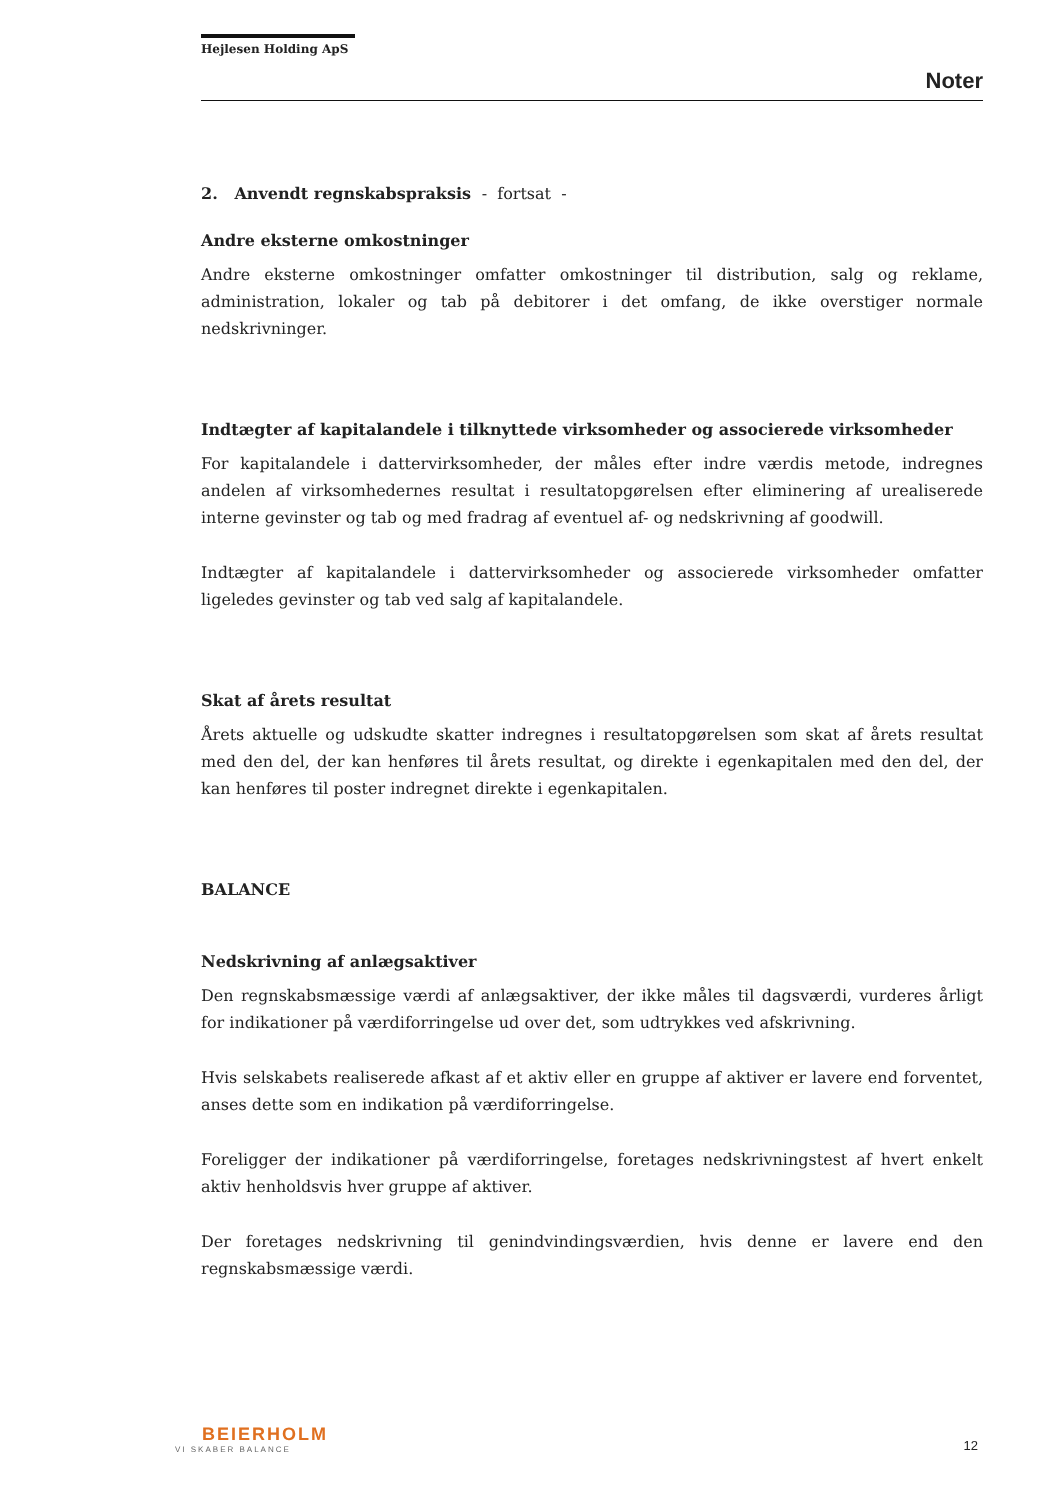Hejlesen Holding ApS
Noter
2. Anvendt regnskabspraksis - fortsat -
Andre eksterne omkostninger
Andre eksterne omkostninger omfatter omkostninger til distribution, salg og reklame, administration, lokaler og tab på debitorer i det omfang, de ikke overstiger normale nedskrivninger.
Indtægter af kapitalandele i tilknyttede virksomheder og associerede virksomheder
For kapitalandele i dattervirksomheder, der måles efter indre værdis metode, indregnes andelen af virksomhedernes resultat i resultatopgørelsen efter eliminering af urealiserede interne gevinster og tab og med fradrag af eventuel af- og nedskrivning af goodwill.
Indtægter af kapitalandele i dattervirksomheder og associerede virksomheder omfatter ligeledes gevinster og tab ved salg af kapitalandele.
Skat af årets resultat
Årets aktuelle og udskudte skatter indregnes i resultatopgørelsen som skat af årets resultat med den del, der kan henføres til årets resultat, og direkte i egenkapitalen med den del, der kan henføres til poster indregnet direkte i egenkapitalen.
BALANCE
Nedskrivning af anlægsaktiver
Den regnskabsmæssige værdi af anlægsaktiver, der ikke måles til dagsværdi, vurderes årligt for indikationer på værdiforringelse ud over det, som udtrykkes ved afskrivning.
Hvis selskabets realiserede afkast af et aktiv eller en gruppe af aktiver er lavere end forventet, anses dette som en indikation på værdiforringelse.
Foreligger der indikationer på værdiforringelse, foretages nedskrivningstest af hvert enkelt aktiv henholdsvis hver gruppe af aktiver.
Der foretages nedskrivning til genindvindingsværdien, hvis denne er lavere end den regnskabsmæssige værdi.
BEIERHOLM
VI SKABER BALANCE
12